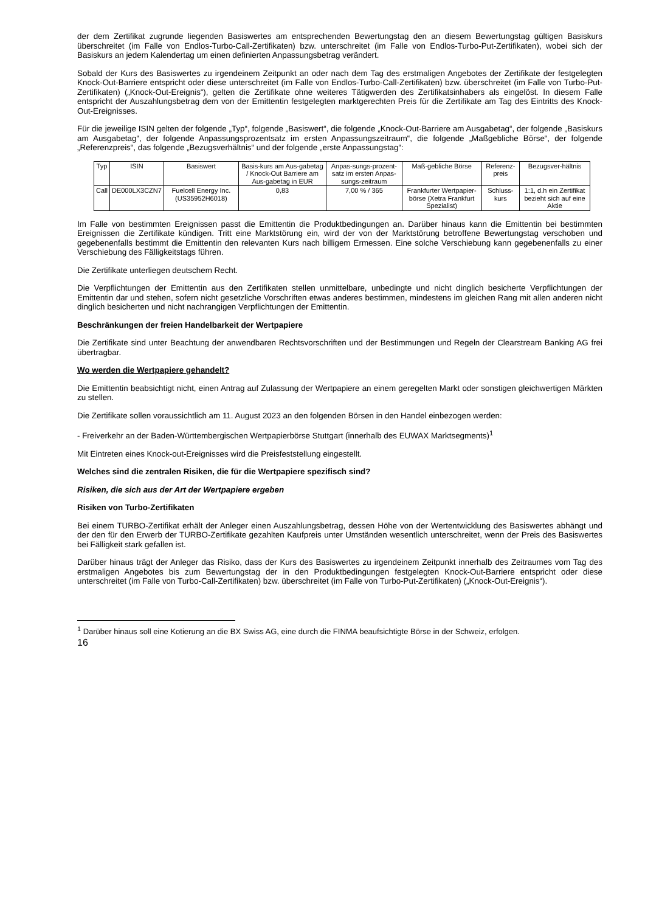der dem Zertifikat zugrunde liegenden Basiswertes am entsprechenden Bewertungstag den an diesem Bewertungstag gültigen Basiskurs überschreitet (im Falle von Endlos-Turbo-Call-Zertifikaten) bzw. unterschreitet (im Falle von Endlos-Turbo-Put-Zertifikaten), wobei sich der Basiskurs an jedem Kalendertag um einen definierten Anpassungsbetrag verändert.
Sobald der Kurs des Basiswertes zu irgendeinem Zeitpunkt an oder nach dem Tag des erstmaligen Angebotes der Zertifikate der festgelegten Knock-Out-Barriere entspricht oder diese unterschreitet (im Falle von Endlos-Turbo-Call-Zertifikaten) bzw. überschreitet (im Falle von Turbo-Put-Zertifikaten) („Knock-Out-Ereignis“), gelten die Zertifikate ohne weiteres Tätigwerden des Zertifikatsinhabers als eingelöst. In diesem Falle entspricht der Auszahlungsbetrag dem von der Emittentin festgelegten marktgerechten Preis für die Zertifikate am Tag des Eintritts des Knock-Out-Ereignisses.
Für die jeweilige ISIN gelten der folgende „Typ“, folgende „Basiswert“, die folgende „Knock-Out-Barriere am Ausgabetag“, der folgende „Basiskurs am Ausgabetag“, der folgende Anpassungsprozentsatz im ersten Anpassungszeitraum“, die folgende „Maßgebliche Börse“, der folgende „Referenzpreis“, das folgende „Bezugsverhältnis“ und der folgende „erste Anpassungstag“:
| Typ | ISIN | Basiswert | Basis-kurs am Aus-gabetag / Knock-Out Barriere am Aus-gabetag in EUR | Anpas-sungs-prozent-satz im ersten Anpas-sungs-zeitraum | Maß-gebliche Börse | Referenz-preis | Bezugsver-hältnis |
| --- | --- | --- | --- | --- | --- | --- | --- |
| Call | DE000LX3CZN7 | Fuelcell Energy Inc. (US35952H6018) | 0,83 | 7,00 % / 365 | Frankfurter Wertpapier-börse (Xetra Frankfurt Spezialist) | Schluss-kurs | 1:1, d.h ein Zertifikat bezieht sich auf eine Aktie |
Im Falle von bestimmten Ereignissen passt die Emittentin die Produktbedingungen an. Darüber hinaus kann die Emittentin bei bestimmten Ereignissen die Zertifikate kündigen. Tritt eine Marktstörung ein, wird der von der Marktstörung betroffene Bewertungstag verschoben und gegebenenfalls bestimmt die Emittentin den relevanten Kurs nach billigem Ermessen. Eine solche Verschiebung kann gegebenenfalls zu einer Verschiebung des Fälligkeitstags führen.
Die Zertifikate unterliegen deutschem Recht.
Die Verpflichtungen der Emittentin aus den Zertifikaten stellen unmittelbare, unbedingte und nicht dinglich besicherte Verpflichtungen der Emittentin dar und stehen, sofern nicht gesetzliche Vorschriften etwas anderes bestimmen, mindestens im gleichen Rang mit allen anderen nicht dinglich besicherten und nicht nachrangigen Verpflichtungen der Emittentin.
Beschränkungen der freien Handelbarkeit der Wertpapiere
Die Zertifikate sind unter Beachtung der anwendbaren Rechtsvorschriften und der Bestimmungen und Regeln der Clearstream Banking AG frei übertragbar.
Wo werden die Wertpapiere gehandelt?
Die Emittentin beabsichtigt nicht, einen Antrag auf Zulassung der Wertpapiere an einem geregelten Markt oder sonstigen gleichwertigen Märkten zu stellen.
Die Zertifikate sollen voraussichtlich am 11. August 2023 an den folgenden Börsen in den Handel einbezogen werden:
- Freiverkehr an der Baden-Württembergischen Wertpapierbörse Stuttgart (innerhalb des EUWAX Marktsegments)<sup>1</sup>
Mit Eintreten eines Knock-out-Ereignisses wird die Preisfeststellung eingestellt.
Welches sind die zentralen Risiken, die für die Wertpapiere spezifisch sind?
Risiken, die sich aus der Art der Wertpapiere ergeben
Risiken von Turbo-Zertifikaten
Bei einem TURBO-Zertifikat erhält der Anleger einen Auszahlungsbetrag, dessen Höhe von der Wertentwicklung des Basiswertes abhängt und der den für den Erwerb der TURBO-Zertifikate gezahlten Kaufpreis unter Umständen wesentlich unterschreitet, wenn der Preis des Basiswertes bei Fälligkeit stark gefallen ist.
Darüber hinaus trägt der Anleger das Risiko, dass der Kurs des Basiswertes zu irgendeinem Zeitpunkt innerhalb des Zeitraumes vom Tag des erstmaligen Angebotes bis zum Bewertungstag der in den Produktbedingungen festgelegten Knock-Out-Barriere entspricht oder diese unterschreitet (im Falle von Turbo-Call-Zertifikaten) bzw. überschreitet (im Falle von Turbo-Put-Zertifikaten) („Knock-Out-Ereignis“).
<sup>1</sup> Darüber hinaus soll eine Kotierung an die BX Swiss AG, eine durch die FINMA beaufsichtigte Börse in der Schweiz, erfolgen.
16